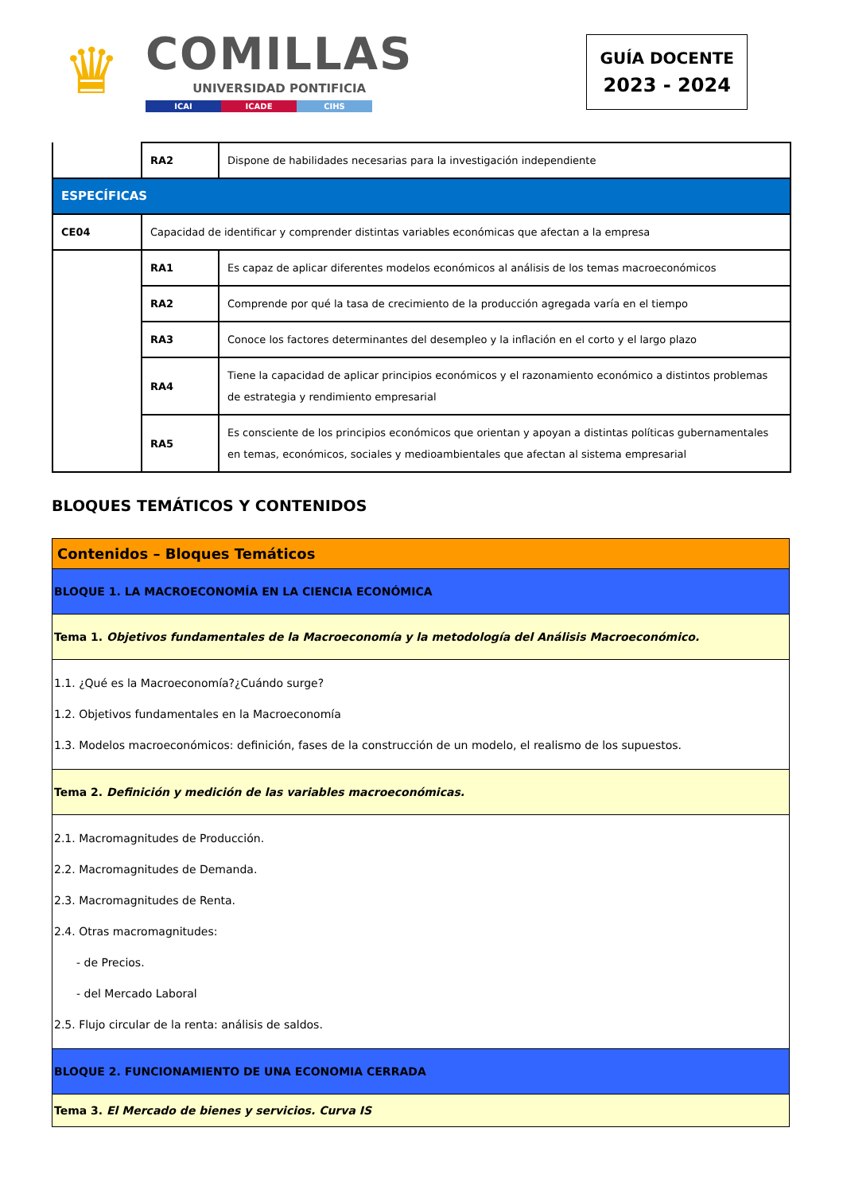♛
COMILLAS
UNIVERSIDAD PONTIFICIA
ICAI ICADE CIHS
GUÍA DOCENTE
2023 - 2024
| | RA2 | Dispone de habilidades necesarias para la investigación independiente |
| ESPECÍFICAS | | |
| CE04 | Capacidad de identificar y comprender distintas variables económicas que afectan a la empresa | |
| | RA1 | Es capaz de aplicar diferentes modelos económicos al análisis de los temas macroeconómicos |
| | RA2 | Comprende por qué la tasa de crecimiento de la producción agregada varía en el tiempo |
| | RA3 | Conoce los factores determinantes del desempleo y la inflación en el corto y el largo plazo |
| | RA4 | Tiene la capacidad de aplicar principios económicos y el razonamiento económico a distintos problemas de estrategia y rendimiento empresarial |
| | RA5 | Es consciente de los principios económicos que orientan y apoyan a distintas políticas gubernamentales en temas, económicos, sociales y medioambientales que afectan al sistema empresarial |
BLOQUES TEMÁTICOS Y CONTENIDOS
| Contenidos – Bloques Temáticos |
| BLOQUE 1. LA MACROECONOMÍA EN LA CIENCIA ECONÓMICA |
| Tema 1. Objetivos fundamentales de la Macroeconomía y la metodología del Análisis Macroeconómico. |
| 1.1. ¿Qué es la Macroeconomía?¿Cuándo surge? 1.2. Objetivos fundamentales en la Macroeconomía 1.3. Modelos macroeconómicos: definición, fases de la construcción de un modelo, el realismo de los supuestos. |
| Tema 2. Definición y medición de las variables macroeconómicas. |
| 2.1. Macromagnitudes de Producción. 2.2. Macromagnitudes de Demanda. 2.3. Macromagnitudes de Renta. 2.4. Otras macromagnitudes: - de Precios. - del Mercado Laboral 2.5. Flujo circular de la renta: análisis de saldos. |
| BLOQUE 2. FUNCIONAMIENTO DE UNA ECONOMIA CERRADA |
| Tema 3. El Mercado de bienes y servicios. Curva IS |